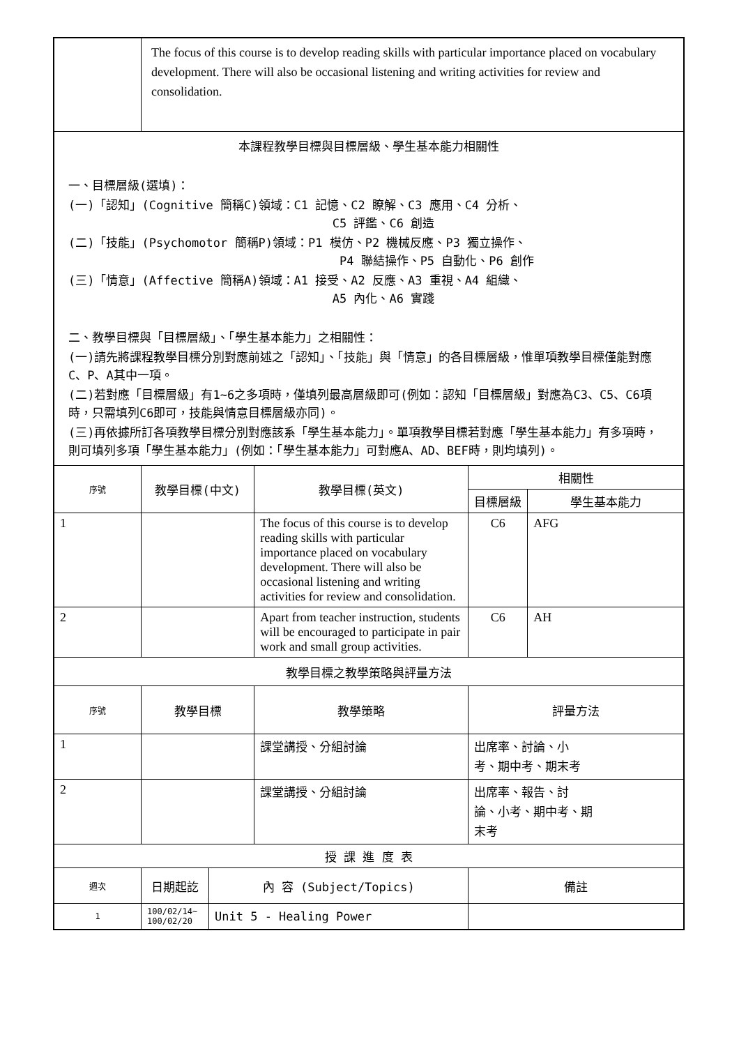| | The focus of this course is to develop reading skills with particular importance placed on vocabulary development. There will also be occasional listening and writing activities for review and consolidation. | | | | |
| 本課程教學目標與目標層級、學生基本能力相關性 一、目標層級(選填)： (一)「認知」(Cognitive 簡稱C)領域：C1 記憶、C2 瞭解、C3 應用、C4 分析、 C5 評鑑、C6 創造 (二)「技能」(Psychomotor 簡稱P)領域：P1 模仿、P2 機械反應、P3 獨立操作、 P4 聯結操作、P5 自動化、P6 創作 (三)「情意」(Affective 簡稱A)領域：A1 接受、A2 反應、A3 重視、A4 組織、 A5 內化、A6 實踐 二、教學目標與「目標層級」、「學生基本能力」之相關性： (一)請先將課程教學目標分別對應前述之「認知」、「技能」與「情意」的各目標層級，惟單項教學目標僅能對應C、P、A其中一項。 (二)若對應「目標層級」有1~6之多項時，僅填列最高層級即可(例如：認知「目標層級」對應為C3、C5、C6項時，只需填列C6即可，技能與情意目標層級亦同)。 (三)再依據所訂各項教學目標分別對應該系「學生基本能力」。單項教學目標若對應「學生基本能力」有多項時，則可填列多項「學生基本能力」(例如：「學生基本能力」可對應A、AD、BEF時，則均填列)。 | | | | | |
| 序號 | 教學目標(中文) | | 教學目標(英文) | 相關性 | |
| | | | | 目標層級 | 學生基本能力 |
| 1 | | | The focus of this course is to develop reading skills with particular importance placed on vocabulary development. There will also be occasional listening and writing activities for review and consolidation. | C6 | AFG |
| 2 | | | Apart from teacher instruction, students will be encouraged to participate in pair work and small group activities. | C6 | AH |
| 教學目標之教學策略與評量方法 | | | | | |
| 序號 | 教學目標 | | 教學策略 | 評量方法 | |
| 1 | | | 課堂講授、分組討論 | 出席率、討論、小 考、期中考、期末考 | |
| 2 | | | 課堂講授、分組討論 | 出席率、報告、討 論、小考、期中考、期 末考 | |
| 授 課 進 度 表 | | | | | |
| 週次 | 日期起訖 | 內 容 (Subject/Topics) | | 備註 | |
| 1 | 100/02/14~ 100/02/20 | Unit 5 - Healing Power | | | |